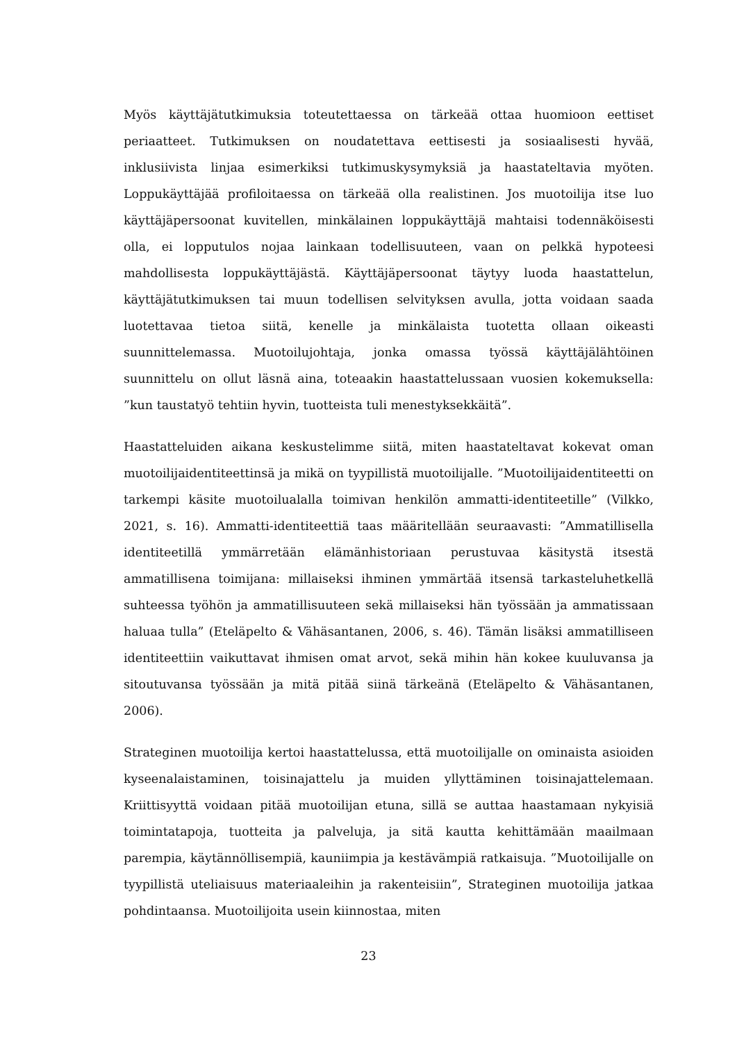Myös käyttäjätutkimuksia toteutettaessa on tärkeää ottaa huomioon eettiset periaatteet. Tutkimuksen on noudatettava eettisesti ja sosiaalisesti hyvää, inklusiivista linjaa esimerkiksi tutkimuskysymyksiä ja haastateltavia myöten. Loppukäyttäjää profiloitaessa on tärkeää olla realistinen. Jos muotoilija itse luo käyttäjäpersoonat kuvitellen, minkälainen loppukäyttäjä mahtaisi todennäköisesti olla, ei lopputulos nojaa lainkaan todellisuuteen, vaan on pelkkä hypoteesi mahdollisesta loppukäyttäjästä. Käyttäjäpersoonat täytyy luoda haastattelun, käyttäjätutkimuksen tai muun todellisen selvityksen avulla, jotta voidaan saada luotettavaa tietoa siitä, kenelle ja minkälaista tuotetta ollaan oikeasti suunnittelemassa. Muotoilujohtaja, jonka omassa työssä käyttäjälähtöinen suunnittelu on ollut läsnä aina, toteaakin haastattelussaan vuosien kokemuksella: ”kun taustatyö tehtiin hyvin, tuotteista tuli menestyksekkäitä”.
Haastatteluiden aikana keskustelimme siitä, miten haastateltavat kokevat oman muotoilijaidentiteettinsä ja mikä on tyypillistä muotoilijalle. ”Muotoilijaidentiteetti on tarkempi käsite muotoilualalla toimivan henkilön ammatti-identiteetille” (Vilkko, 2021, s. 16). Ammatti-identiteettiä taas määritellään seuraavasti: ”Ammatillisella identiteetillä ymmärretään elämänhistoriaan perustuvaa käsitystä itsestä ammatillisena toimijana: millaiseksi ihminen ymmärtää itsensä tarkasteluhetkellä suhteessa työhön ja ammatillisuuteen sekä millaiseksi hän työssään ja ammatissaan haluaa tulla” (Eteläpelto & Vähäsantanen, 2006, s. 46). Tämän lisäksi ammatilliseen identiteettiin vaikuttavat ihmisen omat arvot, sekä mihin hän kokee kuuluvansa ja sitoutuvansa työssään ja mitä pitää siinä tärkeänä (Eteläpelto & Vähäsantanen, 2006).
Strateginen muotoilija kertoi haastattelussa, että muotoilijalle on ominaista asioiden kyseenalaistaminen, toisinajattelu ja muiden yllyttäminen toisinajattelemaan. Kriittisyyttä voidaan pitää muotoilijan etuna, sillä se auttaa haastamaan nykyisiä toimintatapoja, tuotteita ja palveluja, ja sitä kautta kehittämään maailmaan parempia, käytännöllisempiä, kauniimpia ja kestävämpiä ratkaisuja. ”Muotoilijalle on tyypillistä uteliaisuus materiaaleihin ja rakenteisiin”, Strateginen muotoilija jatkaa pohdintaansa. Muotoilijoita usein kiinnostaa, miten
23